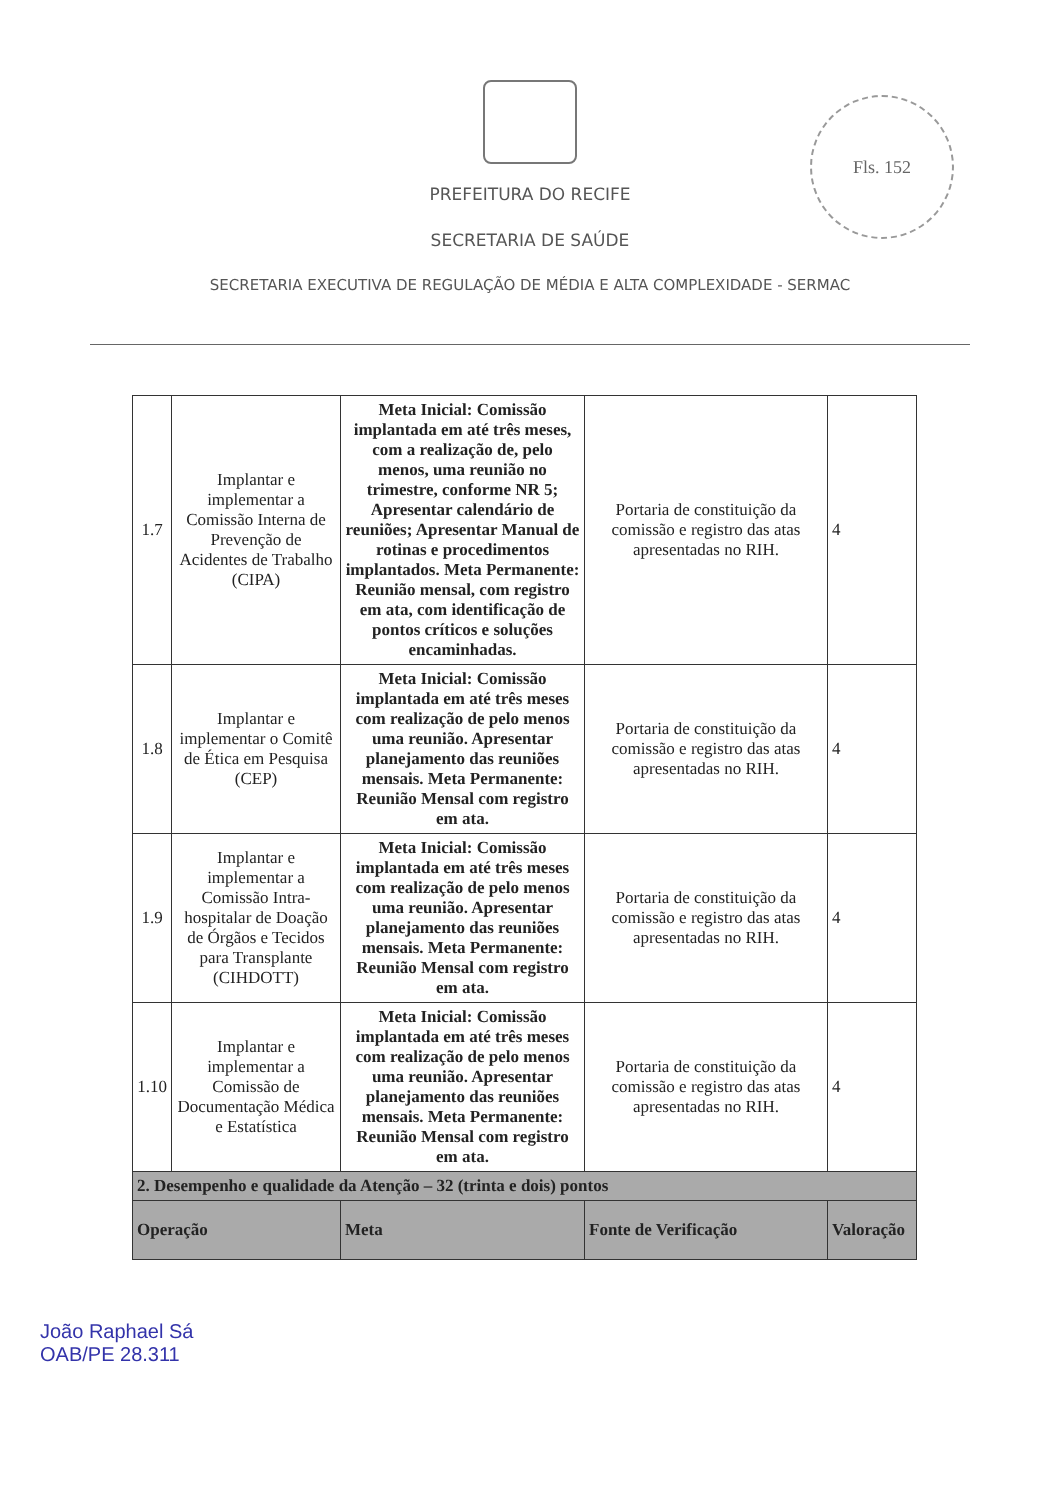Fls. 152
PREFEITURA DO RECIFE
SECRETARIA DE SAÚDE
SECRETARIA EXECUTIVA DE REGULAÇÃO DE MÉDIA E ALTA COMPLEXIDADE - SERMAC
| 1.7 | Implantar e implementar a Comissão Interna de Prevenção de Acidentes de Trabalho (CIPA) | Meta Inicial: Comissão implantada em até três meses, com a realização de, pelo menos, uma reunião no trimestre, conforme NR 5; Apresentar calendário de reuniões; Apresentar Manual de rotinas e procedimentos implantados. Meta Permanente: Reunião mensal, com registro em ata, com identificação de pontos críticos e soluções encaminhadas. | Portaria de constituição da comissão e registro das atas apresentadas no RIH. | 4 |
| 1.8 | Implantar e implementar o Comitê de Ética em Pesquisa (CEP) | Meta Inicial: Comissão implantada em até três meses com realização de pelo menos uma reunião. Apresentar planejamento das reuniões mensais. Meta Permanente: Reunião Mensal com registro em ata. | Portaria de constituição da comissão e registro das atas apresentadas no RIH. | 4 |
| 1.9 | Implantar e implementar a Comissão Intra-hospitalar de Doação de Órgãos e Tecidos para Transplante (CIHDOTT) | Meta Inicial: Comissão implantada em até três meses com realização de pelo menos uma reunião. Apresentar planejamento das reuniões mensais. Meta Permanente: Reunião Mensal com registro em ata. | Portaria de constituição da comissão e registro das atas apresentadas no RIH. | 4 |
| 1.10 | Implantar e implementar a Comissão de Documentação Médica e Estatística | Meta Inicial: Comissão implantada em até três meses com realização de pelo menos uma reunião. Apresentar planejamento das reuniões mensais. Meta Permanente: Reunião Mensal com registro em ata. | Portaria de constituição da comissão e registro das atas apresentadas no RIH. | 4 |
| 2. Desempenho e qualidade da Atenção – 32 (trinta e dois) pontos | | | | |
| Operação | | Meta | Fonte de Verificação | Valoração |
João Raphael Sá
OAB/PE 28.311